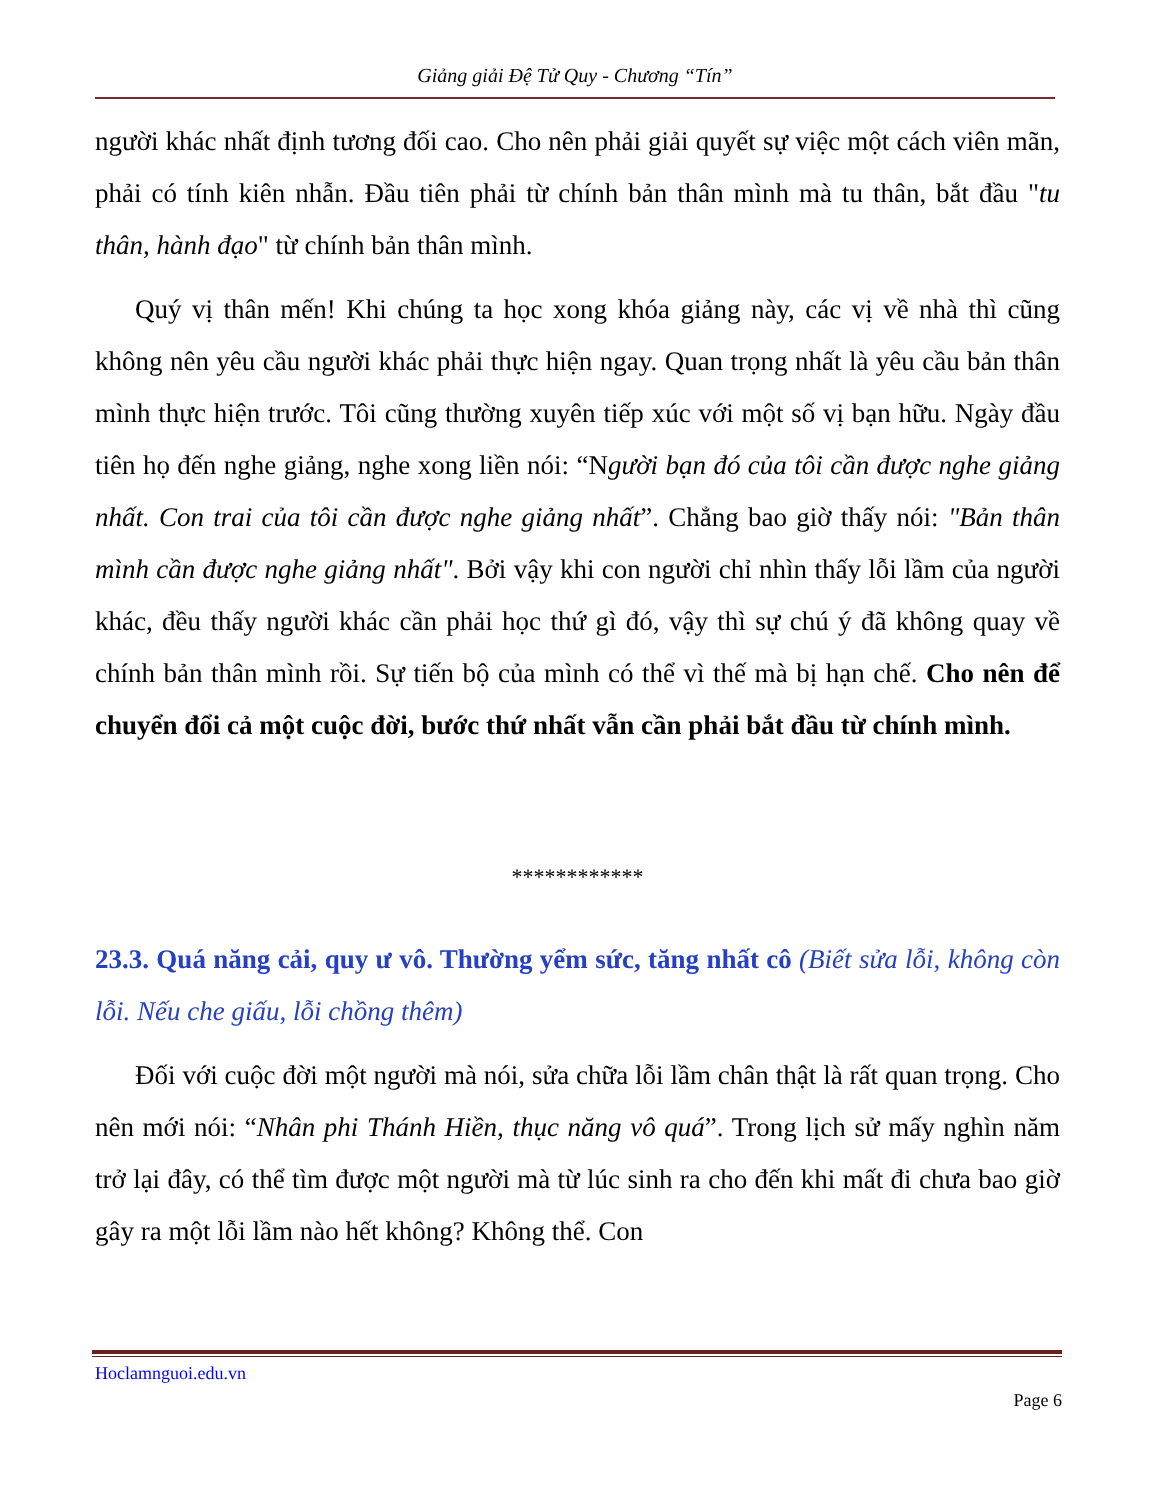Giảng giải Đệ Tử Quy - Chương “Tín”
người khác nhất định tương đối cao. Cho nên phải giải quyết sự việc một cách viên mãn, phải có tính kiên nhẫn. Đầu tiên phải từ chính bản thân mình mà tu thân, bắt đầu "tu thân, hành đạo" từ chính bản thân mình.
Quý vị thân mến! Khi chúng ta học xong khóa giảng này, các vị về nhà thì cũng không nên yêu cầu người khác phải thực hiện ngay. Quan trọng nhất là yêu cầu bản thân mình thực hiện trước. Tôi cũng thường xuyên tiếp xúc với một số vị bạn hữu. Ngày đầu tiên họ đến nghe giảng, nghe xong liền nói: “Người bạn đó của tôi cần được nghe giảng nhất. Con trai của tôi cần được nghe giảng nhất”. Chẳng bao giờ thấy nói: "Bản thân mình cần được nghe giảng nhất". Bởi vậy khi con người chỉ nhìn thấy lỗi lầm của người khác, đều thấy người khác cần phải học thứ gì đó, vậy thì sự chú ý đã không quay về chính bản thân mình rồi. Sự tiến bộ của mình có thể vì thế mà bị hạn chế. Cho nên để chuyển đổi cả một cuộc đời, bước thứ nhất vẫn cần phải bắt đầu từ chính mình.
************
23.3. Quá năng cải, quy ư vô. Thường yểm sức, tăng nhất cô (Biết sửa lỗi, không còn lỗi. Nếu che giấu, lỗi chồng thêm)
Đối với cuộc đời một người mà nói, sửa chữa lỗi lầm chân thật là rất quan trọng. Cho nên mới nói: “Nhân phi Thánh Hiền, thục năng vô quá”. Trong lịch sử mấy nghìn năm trở lại đây, có thể tìm được một người mà từ lúc sinh ra cho đến khi mất đi chưa bao giờ gây ra một lỗi lầm nào hết không? Không thể. Con
Hoclamnguoi.edu.vn
Page 6